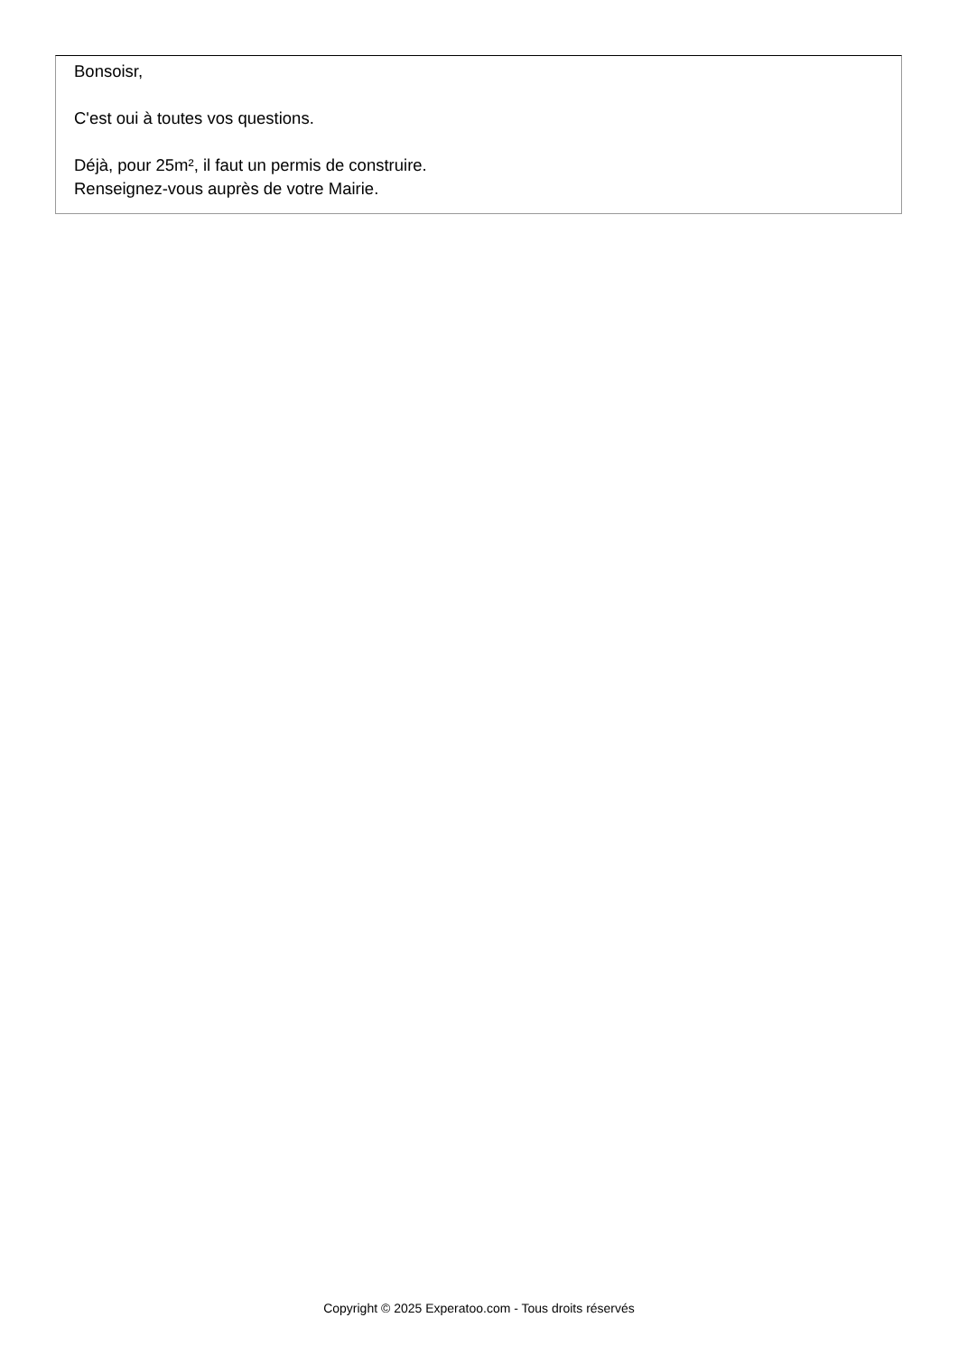Bonsoisr,
C'est oui à toutes vos questions.
Déjà, pour 25m², il faut un permis de construire.
Renseignez-vous auprès de votre Mairie.
Copyright © 2025 Experatoo.com - Tous droits réservés